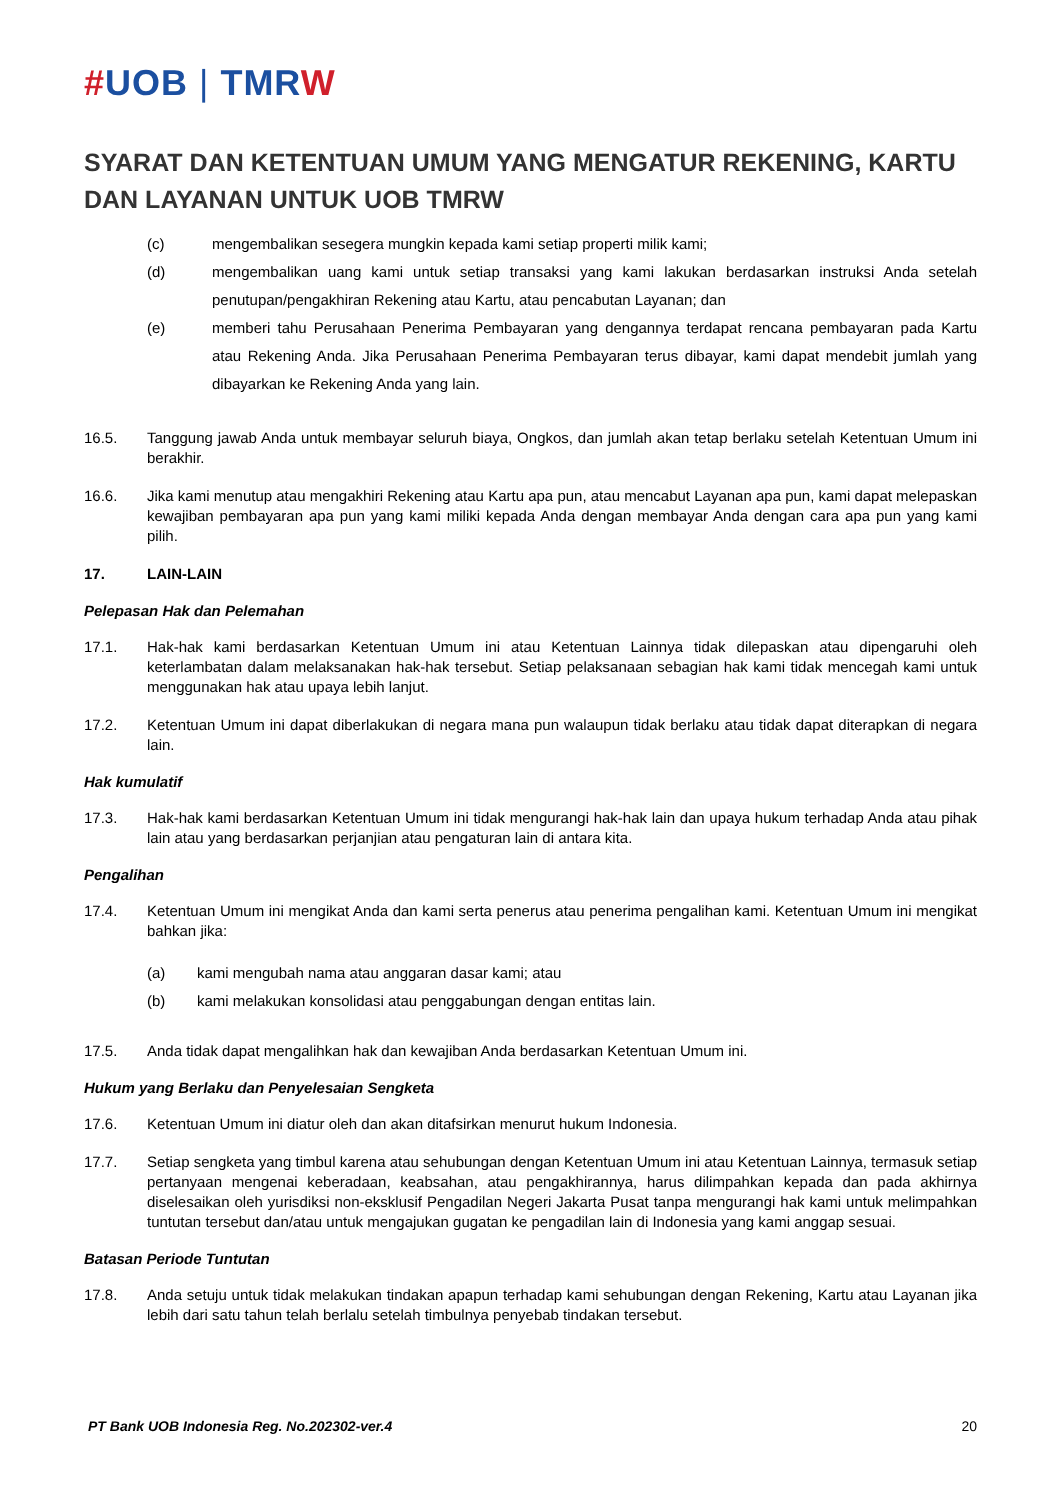#UOB | TMRW
SYARAT DAN KETENTUAN UMUM YANG MENGATUR REKENING, KARTU DAN LAYANAN UNTUK UOB TMRW
(c) mengembalikan sesegera mungkin kepada kami setiap properti milik kami;
(d) mengembalikan uang kami untuk setiap transaksi yang kami lakukan berdasarkan instruksi Anda setelah penutupan/pengakhiran Rekening atau Kartu, atau pencabutan Layanan; dan
(e) memberi tahu Perusahaan Penerima Pembayaran yang dengannya terdapat rencana pembayaran pada Kartu atau Rekening Anda. Jika Perusahaan Penerima Pembayaran terus dibayar, kami dapat mendebit jumlah yang dibayarkan ke Rekening Anda yang lain.
16.5. Tanggung jawab Anda untuk membayar seluruh biaya, Ongkos, dan jumlah akan tetap berlaku setelah Ketentuan Umum ini berakhir.
16.6. Jika kami menutup atau mengakhiri Rekening atau Kartu apa pun, atau mencabut Layanan apa pun, kami dapat melepaskan kewajiban pembayaran apa pun yang kami miliki kepada Anda dengan membayar Anda dengan cara apa pun yang kami pilih.
17. LAIN-LAIN
Pelepasan Hak dan Pelemahan
17.1. Hak-hak kami berdasarkan Ketentuan Umum ini atau Ketentuan Lainnya tidak dilepaskan atau dipengaruhi oleh keterlambatan dalam melaksanakan hak-hak tersebut. Setiap pelaksanaan sebagian hak kami tidak mencegah kami untuk menggunakan hak atau upaya lebih lanjut.
17.2. Ketentuan Umum ini dapat diberlakukan di negara mana pun walaupun tidak berlaku atau tidak dapat diterapkan di negara lain.
Hak kumulatif
17.3. Hak-hak kami berdasarkan Ketentuan Umum ini tidak mengurangi hak-hak lain dan upaya hukum terhadap Anda atau pihak lain atau yang berdasarkan perjanjian atau pengaturan lain di antara kita.
Pengalihan
17.4. Ketentuan Umum ini mengikat Anda dan kami serta penerus atau penerima pengalihan kami. Ketentuan Umum ini mengikat bahkan jika:
(a) kami mengubah nama atau anggaran dasar kami; atau
(b) kami melakukan konsolidasi atau penggabungan dengan entitas lain.
17.5. Anda tidak dapat mengalihkan hak dan kewajiban Anda berdasarkan Ketentuan Umum ini.
Hukum yang Berlaku dan Penyelesaian Sengketa
17.6. Ketentuan Umum ini diatur oleh dan akan ditafsirkan menurut hukum Indonesia.
17.7. Setiap sengketa yang timbul karena atau sehubungan dengan Ketentuan Umum ini atau Ketentuan Lainnya, termasuk setiap pertanyaan mengenai keberadaan, keabsahan, atau pengakhirannya, harus dilimpahkan kepada dan pada akhirnya diselesaikan oleh yurisdiksi non-eksklusif Pengadilan Negeri Jakarta Pusat tanpa mengurangi hak kami untuk melimpahkan tuntutan tersebut dan/atau untuk mengajukan gugatan ke pengadilan lain di Indonesia yang kami anggap sesuai.
Batasan Periode Tuntutan
17.8. Anda setuju untuk tidak melakukan tindakan apapun terhadap kami sehubungan dengan Rekening, Kartu atau Layanan jika lebih dari satu tahun telah berlalu setelah timbulnya penyebab tindakan tersebut.
PT Bank UOB Indonesia Reg. No.202302-ver.4 20